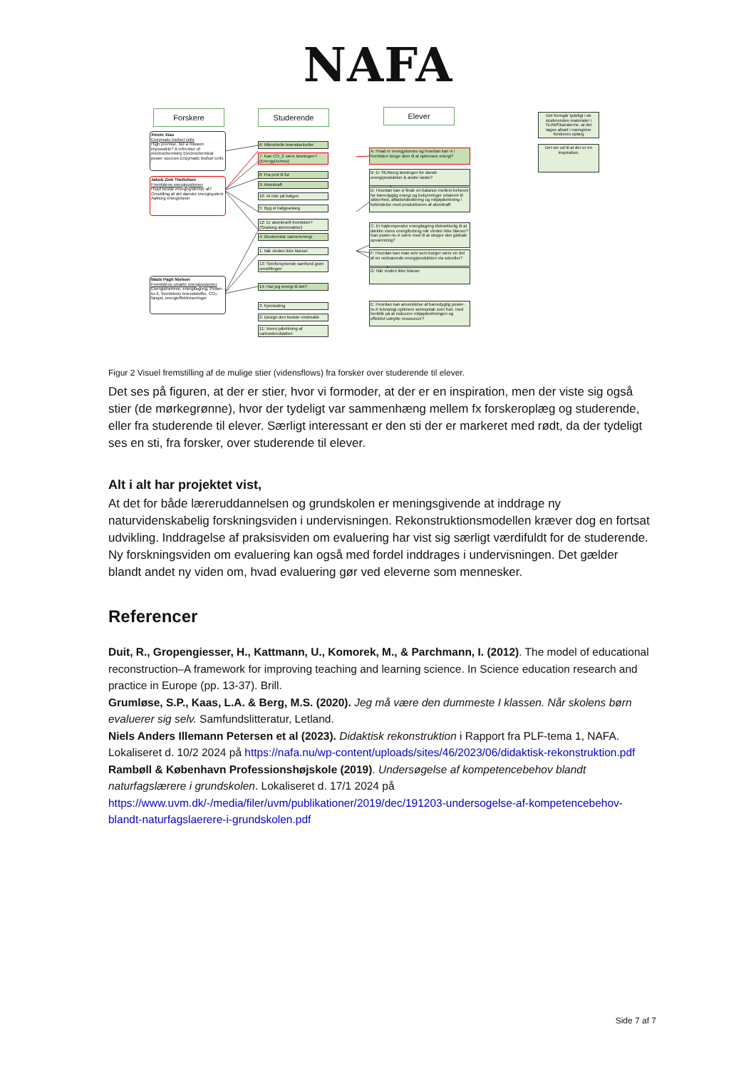NAFA
Forskere Studerende Elever
Det fremgår tydeligt i de studerendes materialer i TEAMSkanalerne, at der tages afsæt i navngivne forskeres oplæg
Det ser ud til at der er en inspiration.
Xinxin Xiao
Enzymatic biofuel cells
High promise, but a mission impossible? A refresher of electrochemistry Electrochemical power sources Enzymatic biofuel cells
Jakob Zink Thellufsen
Fremtidens energisystemer
Hvad består energisystemer af? Omstilling af det danske energisystem Aalborg energivision
Mads Pagh Nielsen
Fremtidens smarte energisystemer
Energistrømme, energilagring, Power-to-X, fremtidens brændstoffer, CO₂-fangst, energieffektiviseringer
6: Mikrobielle brændselceller
7: Kan CO_2 være løsningen? (EnergyDomes)
8: Fra prut til fut
9: Atomkraft
10: At ride på bølgen
5: Byg et bølgeanlæg
12: Er atomkræft fremtiden? (Seaborg atomreaktor)
4: Geotermisk varme/energi
1: Når vinden ikke blæser
13: Selvforsynende samfund grøn omstillingen
14: Har jeg energi til det?
3: Fjernkøling
2: Design den bedste vindmølle
11: Vores påvirkning af carbonkredsløbet
A: Hvad er energydomes og hvordan kan vi i fremtiden bruge dem til at opbevare energi?
B: Er SEAborg løsningen for dansk energiproduktion & andre lande?
D: Hvordan kan vi finde en balance mellem behovet for bæredygtig energi og bekymringer relateret til sikkerhed, affaldshåndtering og miljøpåvirkning i forbindelse med produktionen af atomkraft
C: Er højtemperatur energilagring tilstrækkelig til at dække vores energiforbrug når vinden ikke blæser? Kan power-to-X være med til at stoppe den globale opvarmning?
F: Hvordan kan man selv som borger være en del af en vedvarende energiproduktion via solceller?
G: Når vinden ikke blæser
E: Hvordan kan anvendelse af bæredygtig power-to-X teknologi optimere ammoniak som fuel, med henblik på at reducere miljøpåvirkningen og effektivt udnytte ressourcer?
Figur 2 Visuel fremstilling af de mulige stier (vidensflows) fra forsker over studerende til elever.
Det ses på figuren, at der er stier, hvor vi formoder, at der er en inspiration, men der viste sig også stier (de mørkegrønne), hvor der tydeligt var sammenhæng mellem fx forskeroplæg og studerende, eller fra studerende til elever. Særligt interessant er den sti der er markeret med rødt, da der tydeligt ses en sti, fra forsker, over studerende til elever.
Alt i alt har projektet vist,
At det for både læreruddannelsen og grundskolen er meningsgivende at inddrage ny naturvidenskabelig forskningsviden i undervisningen. Rekonstruktionsmodellen kræver dog en fortsat udvikling. Inddragelse af praksisviden om evaluering har vist sig særligt værdifuldt for de studerende. Ny forskningsviden om evaluering kan også med fordel inddrages i undervisningen. Det gælder blandt andet ny viden om, hvad evaluering gør ved eleverne som mennesker.
Referencer
Duit, R., Gropengiesser, H., Kattmann, U., Komorek, M., & Parchmann, I. (2012). The model of educational reconstruction–A framework for improving teaching and learning science. In Science education research and practice in Europe (pp. 13-37). Brill.
Grumløse, S.P., Kaas, L.A. & Berg, M.S. (2020). Jeg må være den dummeste I klassen. Når skolens børn evaluerer sig selv. Samfundslitteratur, Letland.
Niels Anders Illemann Petersen et al (2023). Didaktisk rekonstruktion i Rapport fra PLF-tema 1, NAFA. Lokaliseret d. 10/2 2024 på https://nafa.nu/wp-content/uploads/sites/46/2023/06/didaktisk-rekonstruktion.pdf
Rambøll & København Professionshøjskole (2019). Undersøgelse af kompetencebehov blandt naturfagslærere i grundskolen. Lokaliseret d. 17/1 2024 på https://www.uvm.dk/-/media/filer/uvm/publikationer/2019/dec/191203-undersogelse-af-kompetencebehov-blandt-naturfagslaerere-i-grundskolen.pdf
Side 7 af 7